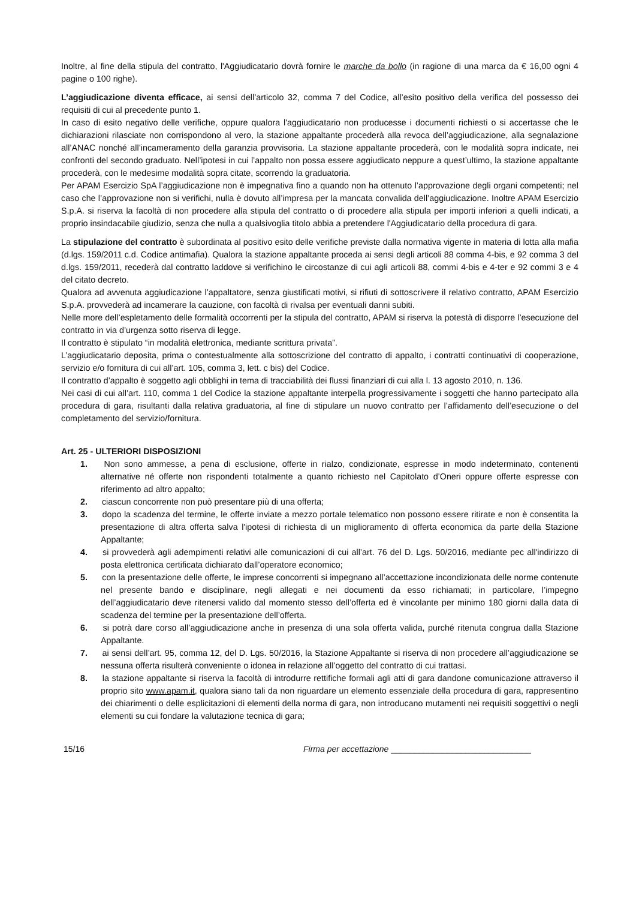Inoltre, al fine della stipula del contratto, l'Aggiudicatario dovrà fornire le marche da bollo (in ragione di una marca da € 16,00 ogni 4 pagine o 100 righe).
L’aggiudicazione diventa efficace, ai sensi dell’articolo 32, comma 7 del Codice, all’esito positivo della verifica del possesso dei requisiti di cui al precedente punto 1.
In caso di esito negativo delle verifiche, oppure qualora l'aggiudicatario non producesse i documenti richiesti o si accertasse che le dichiarazioni rilasciate non corrispondono al vero, la stazione appaltante procederà alla revoca dell’aggiudicazione, alla segnalazione all’ANAC nonché all’incameramento della garanzia provvisoria. La stazione appaltante procederà, con le modalità sopra indicate, nei confronti del secondo graduato. Nell’ipotesi in cui l’appalto non possa essere aggiudicato neppure a quest’ultimo, la stazione appaltante procederà, con le medesime modalità sopra citate, scorrendo la graduatoria.
Per APAM Esercizio SpA l’aggiudicazione non è impegnativa fino a quando non ha ottenuto l’approvazione degli organi competenti; nel caso che l’approvazione non si verifichi, nulla è dovuto all’impresa per la mancata convalida dell’aggiudicazione. Inoltre APAM Esercizio S.p.A. si riserva la facoltà di non procedere alla stipula del contratto o di procedere alla stipula per importi inferiori a quelli indicati, a proprio insindacabile giudizio, senza che nulla a qualsivoglia titolo abbia a pretendere l'Aggiudicatario della procedura di gara.
La stipulazione del contratto è subordinata al positivo esito delle verifiche previste dalla normativa vigente in materia di lotta alla mafia (d.lgs. 159/2011 c.d. Codice antimafia). Qualora la stazione appaltante proceda ai sensi degli articoli 88 comma 4-bis, e 92 comma 3 del d.lgs. 159/2011, recederà dal contratto laddove si verifichino le circostanze di cui agli articoli 88, commi 4-bis e 4-ter e 92 commi 3 e 4 del citato decreto.
Qualora ad avvenuta aggiudicazione l’appaltatore, senza giustificati motivi, si rifiuti di sottoscrivere il relativo contratto, APAM Esercizio S.p.A. provvederà ad incamerare la cauzione, con facoltà di rivalsa per eventuali danni subiti.
Nelle more dell’espletamento delle formalità occorrenti per la stipula del contratto, APAM si riserva la potestà di disporre l’esecuzione del contratto in via d’urgenza sotto riserva di legge.
Il contratto è stipulato “in modalità elettronica, mediante scrittura privata”.
L’aggiudicatario deposita, prima o contestualmente alla sottoscrizione del contratto di appalto, i contratti continuativi di cooperazione, servizio e/o fornitura di cui all’art. 105, comma 3, lett. c bis) del Codice.
Il contratto d’appalto è soggetto agli obblighi in tema di tracciabilità dei flussi finanziari di cui alla l. 13 agosto 2010, n. 136.
Nei casi di cui all’art. 110, comma 1 del Codice la stazione appaltante interpella progressivamente i soggetti che hanno partecipato alla procedura di gara, risultanti dalla relativa graduatoria, al fine di stipulare un nuovo contratto per l’affidamento dell’esecuzione o del completamento del servizio/fornitura.
Art. 25 - ULTERIORI DISPOSIZIONI
1. Non sono ammesse, a pena di esclusione, offerte in rialzo, condizionate, espresse in modo indeterminato, contenenti alternative né offerte non rispondenti totalmente a quanto richiesto nel Capitolato d’Oneri oppure offerte espresse con riferimento ad altro appalto;
2. ciascun concorrente non può presentare più di una offerta;
3. dopo la scadenza del termine, le offerte inviate a mezzo portale telematico non possono essere ritirate e non è consentita la presentazione di altra offerta salva l'ipotesi di richiesta di un miglioramento di offerta economica da parte della Stazione Appaltante;
4. si provvederà agli adempimenti relativi alle comunicazioni di cui all’art. 76 del D. Lgs. 50/2016, mediante pec all'indirizzo di posta elettronica certificata dichiarato dall’operatore economico;
5. con la presentazione delle offerte, le imprese concorrenti si impegnano all’accettazione incondizionata delle norme contenute nel presente bando e disciplinare, negli allegati e nei documenti da esso richiamati; in particolare, l’impegno dell’aggiudicatario deve ritenersi valido dal momento stesso dell’offerta ed è vincolante per minimo 180 giorni dalla data di scadenza del termine per la presentazione dell’offerta.
6. si potrà dare corso all’aggiudicazione anche in presenza di una sola offerta valida, purché ritenuta congrua dalla Stazione Appaltante.
7. ai sensi dell’art. 95, comma 12, del D. Lgs. 50/2016, la Stazione Appaltante si riserva di non procedere all’aggiudicazione se nessuna offerta risulterà conveniente o idonea in relazione all’oggetto del contratto di cui trattasi.
8. la stazione appaltante si riserva la facoltà di introdurre rettifiche formali agli atti di gara dandone comunicazione attraverso il proprio sito www.apam.it, qualora siano tali da non riguardare un elemento essenziale della procedura di gara, rappresentino dei chiarimenti o delle esplicitazioni di elementi della norma di gara, non introducano mutamenti nei requisiti soggettivi o negli elementi su cui fondare la valutazione tecnica di gara;
15/16 Firma per accettazione ______________________________